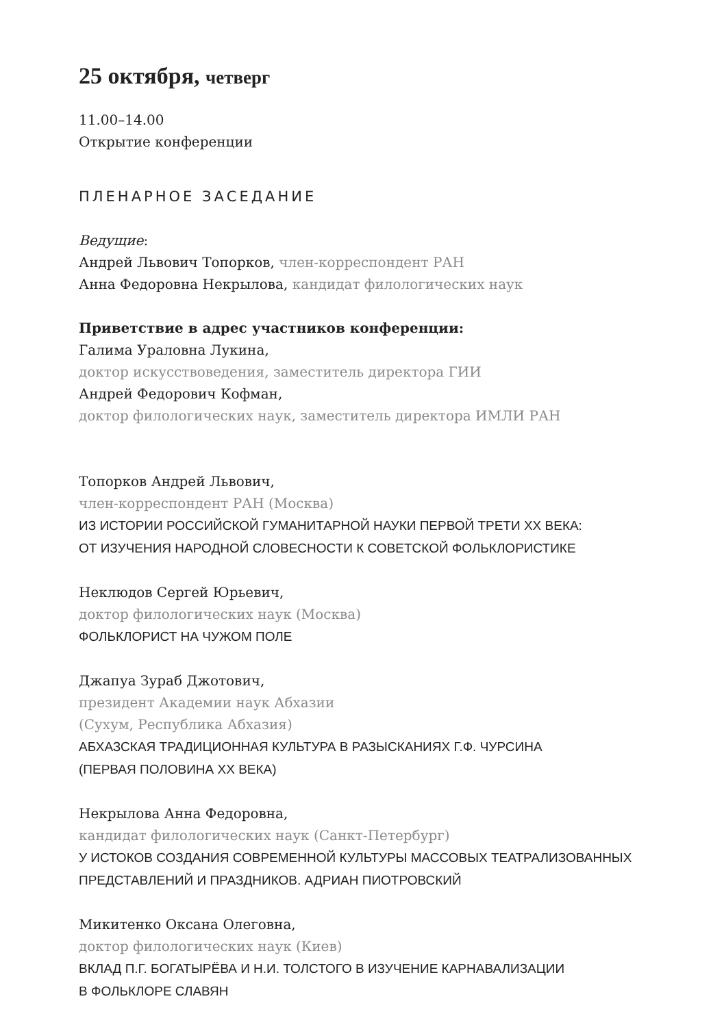25 октября, четверг
11.00–14.00
Открытие конференции
ПЛЕНАРНОЕ ЗАСЕДАНИЕ
Ведущие:
Андрей Львович Топорков, член-корреспондент РАН
Анна Федоровна Некрылова, кандидат филологических наук
Приветствие в адрес участников конференции:
Галима Ураловна Лукина,
доктор искусствоведения, заместитель директора ГИИ
Андрей Федорович Кофман,
доктор филологических наук, заместитель директора ИМЛИ РАН
Топорков Андрей Львович,
член-корреспондент РАН (Москва)
ИЗ ИСТОРИИ РОССИЙСКОЙ ГУМАНИТАРНОЙ НАУКИ ПЕРВОЙ ТРЕТИ XX ВЕКА:
ОТ ИЗУЧЕНИЯ НАРОДНОЙ СЛОВЕСНОСТИ К СОВЕТСКОЙ ФОЛЬКЛОРИСТИКЕ
Неклюдов Сергей Юрьевич,
доктор филологических наук (Москва)
ФОЛЬКЛОРИСТ НА ЧУЖОМ ПОЛЕ
Джапуа Зураб Джотович,
президент Академии наук Абхазии
(Сухум, Республика Абхазия)
АБХАЗСКАЯ ТРАДИЦИОННАЯ КУЛЬТУРА В РАЗЫСКАНИЯХ Г.Ф. ЧУРСИНА
(ПЕРВАЯ ПОЛОВИНА XX ВЕКА)
Некрылова Анна Федоровна,
кандидат филологических наук (Санкт-Петербург)
У ИСТОКОВ СОЗДАНИЯ СОВРЕМЕННОЙ КУЛЬТУРЫ МАССОВЫХ ТЕАТРАЛИЗОВАННЫХ
ПРЕДСТАВЛЕНИЙ И ПРАЗДНИКОВ. АДРИАН ПИОТРОВСКИЙ
Микитенко Оксана Олеговна,
доктор филологических наук (Киев)
ВКЛАД П.Г. БОГАТЫРЁВА И Н.И. ТОЛСТОГО В ИЗУЧЕНИЕ КАРНАВАЛИЗАЦИИ
В ФОЛЬКЛОРЕ СЛАВЯН